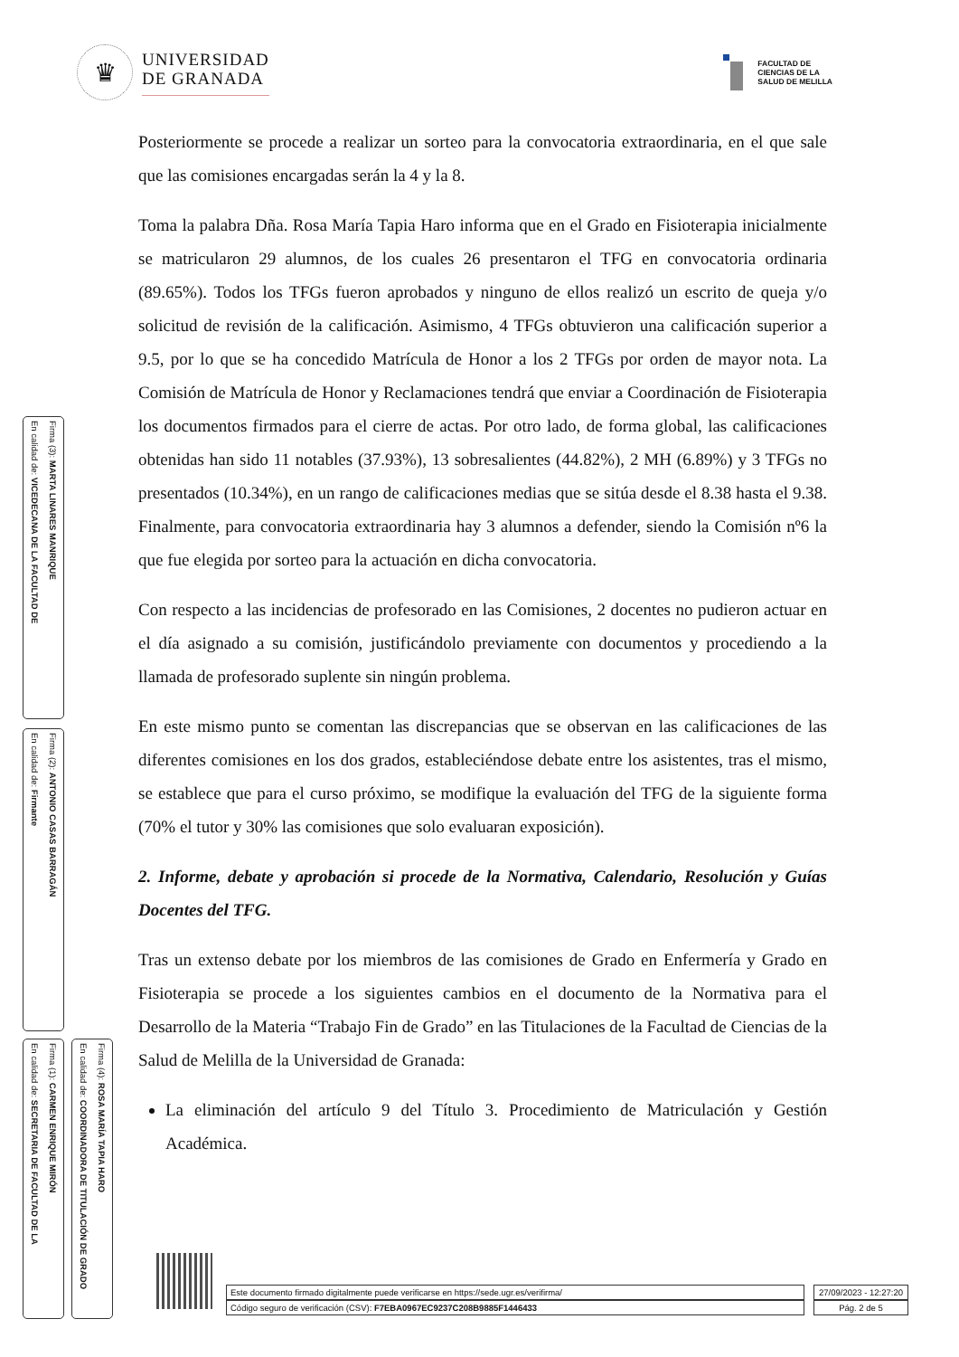♛
UNIVERSIDAD
DE GRANADA
FACULTAD DE
CIENCIAS DE LA
SALUD DE MELILLA
Posteriormente se procede a realizar un sorteo para la convocatoria extraordinaria, en el que sale que las comisiones encargadas serán la 4 y la 8.
Toma la palabra Dña. Rosa María Tapia Haro informa que en el Grado en Fisioterapia inicialmente se matricularon 29 alumnos, de los cuales 26 presentaron el TFG en convocatoria ordinaria (89.65%). Todos los TFGs fueron aprobados y ninguno de ellos realizó un escrito de queja y/o solicitud de revisión de la calificación. Asimismo, 4 TFGs obtuvieron una calificación superior a 9.5, por lo que se ha concedido Matrícula de Honor a los 2 TFGs por orden de mayor nota. La Comisión de Matrícula de Honor y Reclamaciones tendrá que enviar a Coordinación de Fisioterapia los documentos firmados para el cierre de actas. Por otro lado, de forma global, las calificaciones obtenidas han sido 11 notables (37.93%), 13 sobresalientes (44.82%), 2 MH (6.89%) y 3 TFGs no presentados (10.34%), en un rango de calificaciones medias que se sitúa desde el 8.38 hasta el 9.38. Finalmente, para convocatoria extraordinaria hay 3 alumnos a defender, siendo la Comisión nº6 la que fue elegida por sorteo para la actuación en dicha convocatoria.
Con respecto a las incidencias de profesorado en las Comisiones, 2 docentes no pudieron actuar en el día asignado a su comisión, justificándolo previamente con documentos y procediendo a la llamada de profesorado suplente sin ningún problema.
En este mismo punto se comentan las discrepancias que se observan en las calificaciones de las diferentes comisiones en los dos grados, estableciéndose debate entre los asistentes, tras el mismo, se establece que para el curso próximo, se modifique la evaluación del TFG de la siguiente forma (70% el tutor y 30% las comisiones que solo evaluaran exposición).
2. Informe, debate y aprobación si procede de la Normativa, Calendario, Resolución y Guías Docentes del TFG.
Tras un extenso debate por los miembros de las comisiones de Grado en Enfermería y Grado en Fisioterapia se procede a los siguientes cambios en el documento de la Normativa para el Desarrollo de la Materia “Trabajo Fin de Grado” en las Titulaciones de la Facultad de Ciencias de la Salud de Melilla de la Universidad de Granada:
La eliminación del artículo 9 del Título 3. Procedimiento de Matriculación y Gestión Académica.
Firma (3): MARTA LINARES MANRIQUE
En calidad de: VICEDECANA DE LA FACULTAD DE
Firma (2): ANTONIO CASAS BARRAGÁN
En calidad de: Firmante
Firma (1): CARMEN ENRIQUE MIRÓN
En calidad de: SECRETARIA DE FACULTAD DE LA
Firma (4): ROSA MARÍA TAPIA HARO
En calidad de: COORDINADORA DE TITULACIÓN DE GRADO
Este documento firmado digitalmente puede verificarse en https://sede.ugr.es/verifirma/
Código seguro de verificación (CSV): F7EBA0967EC9237C208B9885F1446433
27/09/2023 - 12:27:20
Pág. 2 de 5